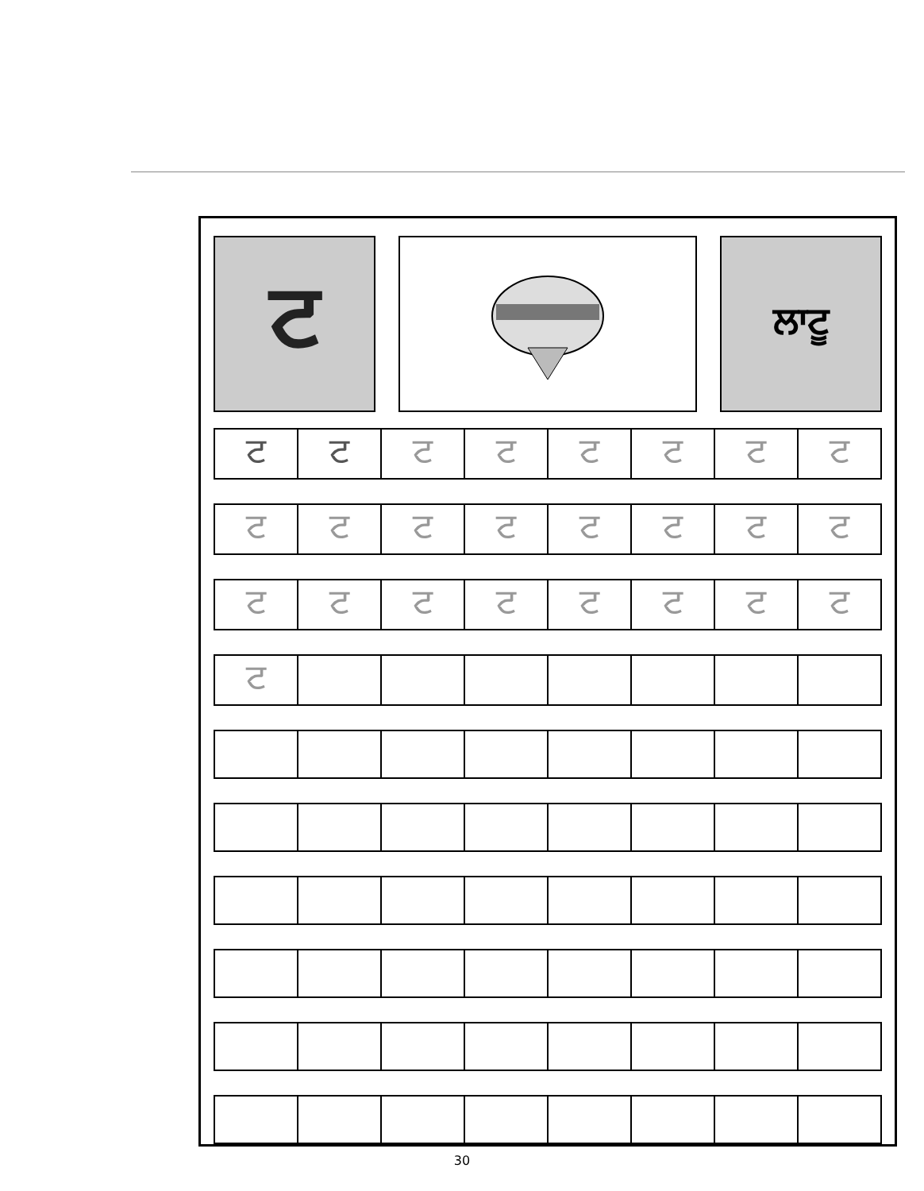ਟ
ਲਾਟੂ
| ਟ | ਟ | ਟ | ਟ | ਟ | ਟ | ਟ | ਟ |
| ਟ | ਟ | ਟ | ਟ | ਟ | ਟ | ਟ | ਟ |
| ਟ | ਟ | ਟ | ਟ | ਟ | ਟ | ਟ | ਟ |
| ਟ | | | | | | | |
30